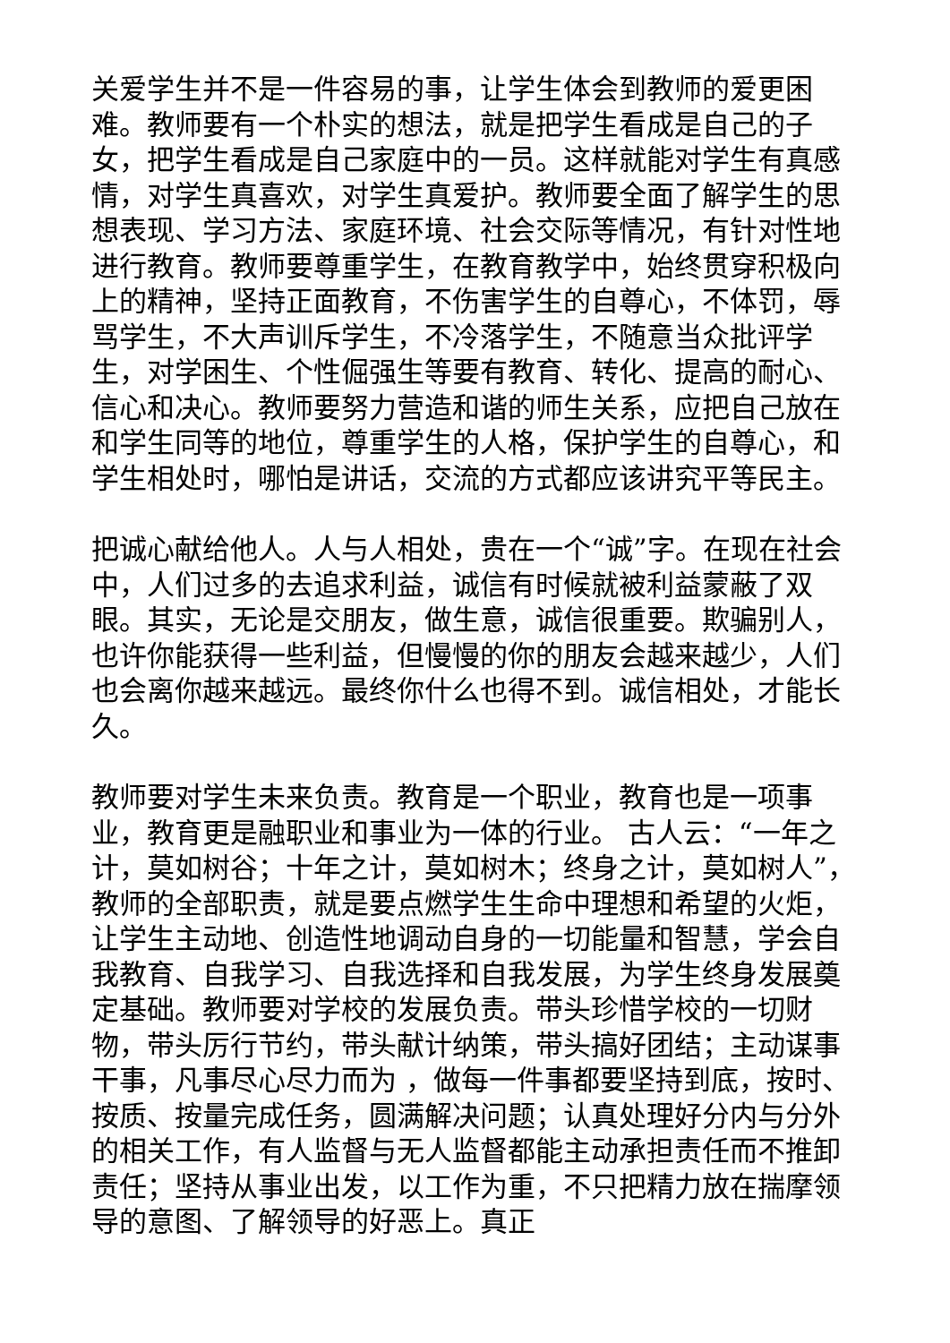关爱学生并不是一件容易的事，让学生体会到教师的爱更困难。教师要有一个朴实的想法，就是把学生看成是自己的子女，把学生看成是自己家庭中的一员。这样就能对学生有真感情，对学生真喜欢，对学生真爱护。教师要全面了解学生的思想表现、学习方法、家庭环境、社会交际等情况，有针对性地进行教育。教师要尊重学生，在教育教学中，始终贯穿积极向上的精神，坚持正面教育，不伤害学生的自尊心，不体罚，辱骂学生，不大声训斥学生，不冷落学生，不随意当众批评学生，对学困生、个性倔强生等要有教育、转化、提高的耐心、信心和决心。教师要努力营造和谐的师生关系，应把自己放在和学生同等的地位，尊重学生的人格，保护学生的自尊心，和学生相处时，哪怕是讲话，交流的方式都应该讲究平等民主。
把诚心献给他人。人与人相处，贵在一个“诚”字。在现在社会中，人们过多的去追求利益，诚信有时候就被利益蒙蔽了双眼。其实，无论是交朋友，做生意，诚信很重要。欺骗别人，也许你能获得一些利益，但慢慢的你的朋友会越来越少，人们也会离你越来越远。最终你什么也得不到。诚信相处，才能长久。
教师要对学生未来负责。教育是一个职业，教育也是一项事业，教育更是融职业和事业为一体的行业。 古人云：“一年之计，莫如树谷；十年之计，莫如树木；终身之计，莫如树人”，教师的全部职责，就是要点燃学生生命中理想和希望的火炬，让学生主动地、创造性地调动自身的一切能量和智慧，学会自我教育、自我学习、自我选择和自我发展，为学生终身发展奠定基础。教师要对学校的发展负责。带头珍惜学校的一切财物，带头厉行节约，带头献计纳策，带头搞好团结；主动谋事干事，凡事尽心尽力而为 ，做每一件事都要坚持到底，按时、按质、按量完成任务，圆满解决问题；认真处理好分内与分外的相关工作，有人监督与无人监督都能主动承担责任而不推卸责任；坚持从事业出发，以工作为重，不只把精力放在揣摩领导的意图、了解领导的好恶上。真正